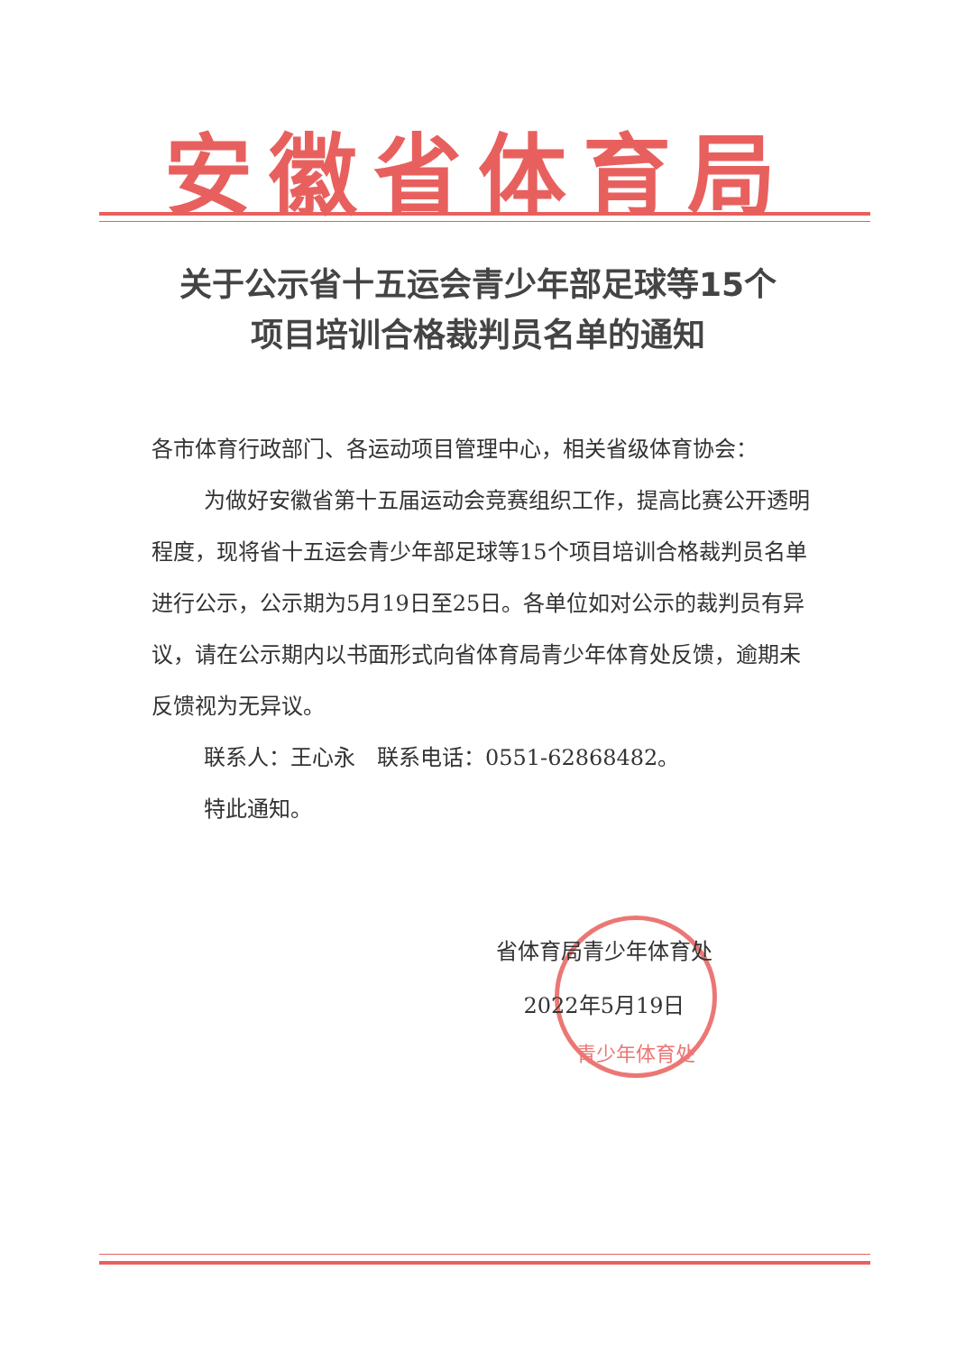安徽省体育局
关于公示省十五运会青少年部足球等15个
项目培训合格裁判员名单的通知
各市体育行政部门、各运动项目管理中心，相关省级体育协会：
为做好安徽省第十五届运动会竞赛组织工作，提高比赛公开透明程度，现将省十五运会青少年部足球等15个项目培训合格裁判员名单进行公示，公示期为5月19日至25日。各单位如对公示的裁判员有异议，请在公示期内以书面形式向省体育局青少年体育处反馈，逾期未反馈视为无异议。
联系人：王心永　联系电话：0551-62868482。
特此通知。
青少年体育处
省体育局青少年体育处
2022年5月19日